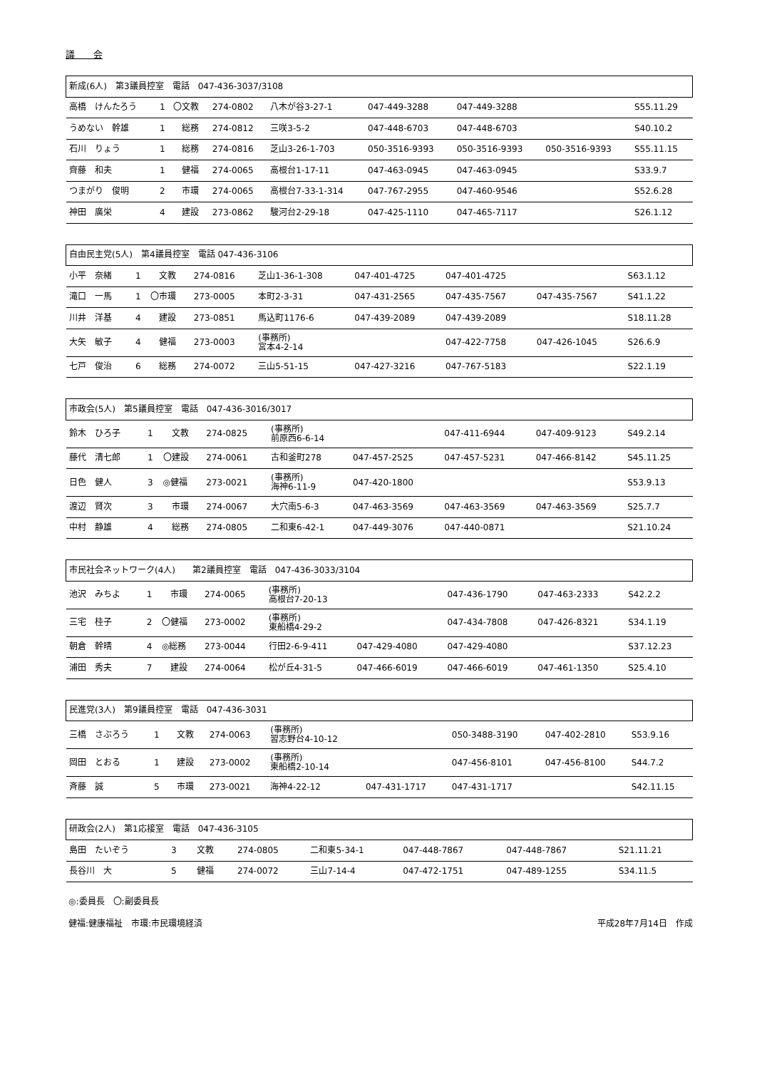議　　会
| 新成(6人) 第3議員控室 電話 047-436-3037/3108 | | | | | | | | |
| 高橋 けんたろう | 1 | 〇文教 | 274-0802 | 八木が谷3-27-1 | 047-449-3288 | 047-449-3288 | | S55.11.29 |
| うめない 幹雄 | 1 | 総務 | 274-0812 | 三咲3-5-2 | 047-448-6703 | 047-448-6703 | | S40.10.2 |
| 石川 りょう | 1 | 総務 | 274-0816 | 芝山3-26-1-703 | 050-3516-9393 | 050-3516-9393 | 050-3516-9393 | S55.11.15 |
| 齊藤 和夫 | 1 | 健福 | 274-0065 | 高根台1-17-11 | 047-463-0945 | 047-463-0945 | | S33.9.7 |
| つまがり 俊明 | 2 | 市環 | 274-0065 | 高根台7-33-1-314 | 047-767-2955 | 047-460-9546 | | S52.6.28 |
| 神田 廣栄 | 4 | 建設 | 273-0862 | 駿河台2-29-18 | 047-425-1110 | 047-465-7117 | | S26.1.12 |
| 自由民主党(5人) 第4議員控室 電話 047-436-3106 | | | | | | | | |
| 小平 奈緒 | 1 | 文教 | 274-0816 | 芝山1-36-1-308 | 047-401-4725 | 047-401-4725 | | S63.1.12 |
| 滝口 一馬 | 1 | 〇市環 | 273-0005 | 本町2-3-31 | 047-431-2565 | 047-435-7567 | 047-435-7567 | S41.1.22 |
| 川井 洋基 | 4 | 建設 | 273-0851 | 馬込町1176-6 | 047-439-2089 | 047-439-2089 | | S18.11.28 |
| 大矢 敏子 | 4 | 健福 | 273-0003 | (事務所) 宮本4-2-14 | | 047-422-7758 | 047-426-1045 | S26.6.9 |
| 七戸 俊治 | 6 | 総務 | 274-0072 | 三山5-51-15 | 047-427-3216 | 047-767-5183 | | S22.1.19 |
| 市政会(5人) 第5議員控室 電話 047-436-3016/3017 | | | | | | | | |
| 鈴木 ひろ子 | 1 | 文教 | 274-0825 | (事務所) 前原西6-6-14 | | 047-411-6944 | 047-409-9123 | S49.2.14 |
| 藤代 清七郎 | 1 | 〇建設 | 274-0061 | 古和釜町278 | 047-457-2525 | 047-457-5231 | 047-466-8142 | S45.11.25 |
| 日色 健人 | 3 | ◎健福 | 273-0021 | (事務所) 海神6-11-9 | 047-420-1800 | | | S53.9.13 |
| 渡辺 賢次 | 3 | 市環 | 274-0067 | 大穴南5-6-3 | 047-463-3569 | 047-463-3569 | 047-463-3569 | S25.7.7 |
| 中村 静雄 | 4 | 総務 | 274-0805 | 二和東6-42-1 | 047-449-3076 | 047-440-0871 | | S21.10.24 |
| 市民社会ネットワーク(4人) 第2議員控室 電話 047-436-3033/3104 | | | | | | | | |
| 池沢 みちよ | 1 | 市環 | 274-0065 | (事務所) 高根台7-20-13 | | 047-436-1790 | 047-463-2333 | S42.2.2 |
| 三宅 桂子 | 2 | 〇健福 | 273-0002 | (事務所) 東船橋4-29-2 | | 047-434-7808 | 047-426-8321 | S34.1.19 |
| 朝倉 幹晴 | 4 | ◎総務 | 273-0044 | 行田2-6-9-411 | 047-429-4080 | 047-429-4080 | | S37.12.23 |
| 浦田 秀夫 | 7 | 建設 | 274-0064 | 松が丘4-31-5 | 047-466-6019 | 047-466-6019 | 047-461-1350 | S25.4.10 |
| 民進党(3人) 第9議員控室 電話 047-436-3031 | | | | | | | | |
| 三橋 さぶろう | 1 | 文教 | 274-0063 | (事務所) 習志野台4-10-12 | | 050-3488-3190 | 047-402-2810 | S53.9.16 |
| 岡田 とおる | 1 | 建設 | 273-0002 | (事務所) 東船橋2-10-14 | | 047-456-8101 | 047-456-8100 | S44.7.2 |
| 斉藤 誠 | 5 | 市環 | 273-0021 | 海神4-22-12 | 047-431-1717 | 047-431-1717 | | S42.11.15 |
| 研政会(2人) 第1応接室 電話 047-436-3105 | | | | | | | | |
| 島田 たいぞう | 3 | 文教 | 274-0805 | 二和東5-34-1 | 047-448-7867 | 047-448-7867 | | S21.11.21 |
| 長谷川 大 | 5 | 健福 | 274-0072 | 三山7-14-4 | 047-472-1751 | 047-489-1255 | | S34.11.5 |
◎:委員長　〇:副委員長
健福:健康福祉　市環:市民環境経済 平成28年7月14日　作成